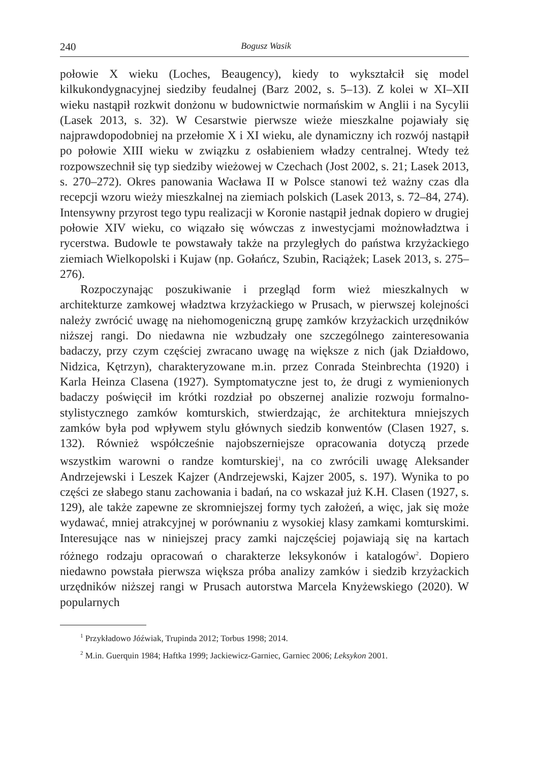240 Bogusz Wasik
połowie X wieku (Loches, Beaugency), kiedy to wykształcił się model kilkukondygnacyjnej siedziby feudalnej (Barz 2002, s. 5–13). Z kolei w XI–XII wieku nastąpił rozkwit donżonu w budownictwie normańskim w Anglii i na Sycylii (Lasek 2013, s. 32). W Cesarstwie pierwsze wieże mieszkalne pojawiały się najprawdopodobniej na przełomie X i XI wieku, ale dynamiczny ich rozwój nastąpił po połowie XIII wieku w związku z osłabieniem władzy centralnej. Wtedy też rozpowszechnił się typ siedziby wieżowej w Czechach (Jost 2002, s. 21; Lasek 2013, s. 270–272). Okres panowania Wacława II w Polsce stanowi też ważny czas dla recepcji wzoru wieży mieszkalnej na ziemiach polskich (Lasek 2013, s. 72–84, 274). Intensywny przyrost tego typu realizacji w Koronie nastąpił jednak dopiero w drugiej połowie XIV wieku, co wiązało się wówczas z inwestycjami możnowładztwa i rycerstwa. Budowle te powstawały także na przyległych do państwa krzyżackiego ziemiach Wielkopolski i Kujaw (np. Gołańcz, Szubin, Raciążek; Lasek 2013, s. 275–276).
Rozpoczynając poszukiwanie i przegląd form wież mieszkalnych w architekturze zamkowej władztwa krzyżackiego w Prusach, w pierwszej kolejności należy zwrócić uwagę na niehomogeniczną grupę zamków krzyżackich urzędników niższej rangi. Do niedawna nie wzbudzały one szczególnego zainteresowania badaczy, przy czym częściej zwracano uwagę na większe z nich (jak Działdowo, Nidzica, Kętrzyn), charakteryzowane m.in. przez Conrada Steinbrechta (1920) i Karla Heinza Clasena (1927). Symptomatyczne jest to, że drugi z wymienionych badaczy poświęcił im krótki rozdział po obszernej analizie rozwoju formalno-stylistycznego zamków komturskich, stwierdzając, że architektura mniejszych zamków była pod wpływem stylu głównych siedzib konwentów (Clasen 1927, s. 132). Również współcześnie najobszerniejsze opracowania dotyczą przede wszystkim warowni o randze komturskiej<sup>1</sup>, na co zwrócili uwagę Aleksander Andrzejewski i Leszek Kajzer (Andrzejewski, Kajzer 2005, s. 197). Wynika to po części ze słabego stanu zachowania i badań, na co wskazał już K.H. Clasen (1927, s. 129), ale także zapewne ze skromniejszej formy tych założeń, a więc, jak się może wydawać, mniej atrakcyjnej w porównaniu z wysokiej klasy zamkami komturskimi. Interesujące nas w niniejszej pracy zamki najczęściej pojawiają się na kartach różnego rodzaju opracowań o charakterze leksykonów i katalogów<sup>2</sup>. Dopiero niedawno powstała pierwsza większa próba analizy zamków i siedzib krzyżackich urzędników niższej rangi w Prusach autorstwa Marcela Knyżewskiego (2020). W popularnych
<sup>1</sup> Przykładowo Jóźwiak, Trupinda 2012; Torbus 1998; 2014.
<sup>2</sup> M.in. Guerquin 1984; Haftka 1999; Jackiewicz-Garniec, Garniec 2006; Leksykon 2001.